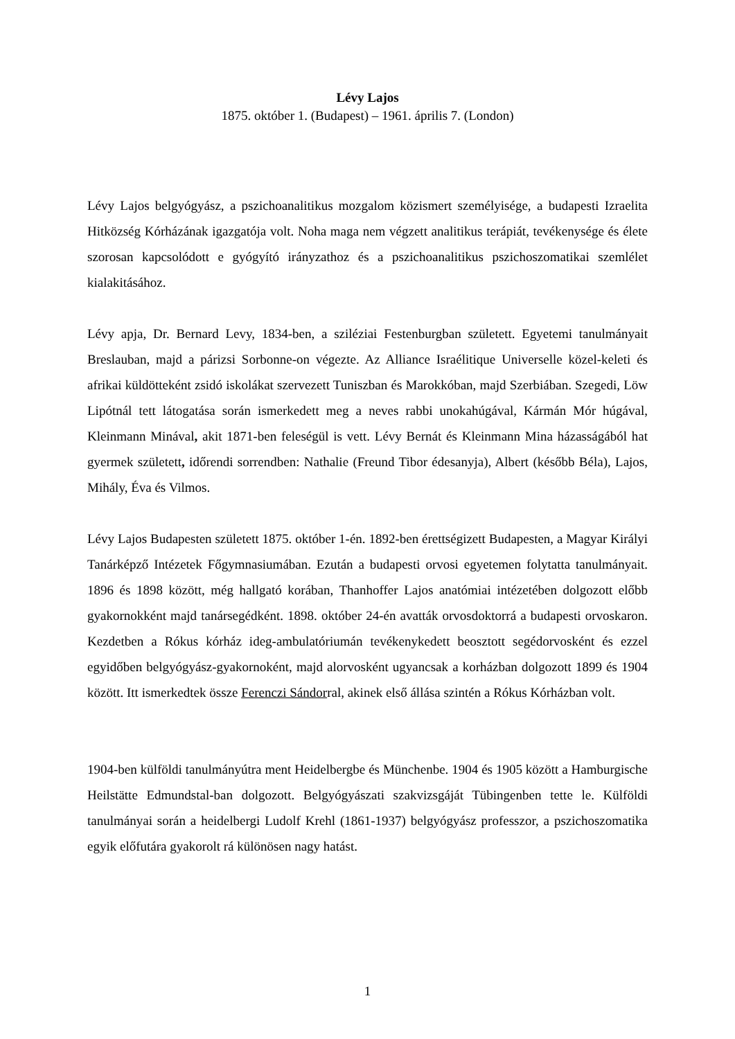Lévy Lajos
1875. október 1. (Budapest) – 1961. április 7. (London)
Lévy Lajos belgyógyász, a pszichoanalitikus mozgalom közismert személyisége, a budapesti Izraelita Hitközség Kórházának igazgatója volt. Noha maga nem végzett analitikus terápiát, tevékenysége és élete szorosan kapcsolódott e gyógyító irányzathoz és a pszichoanalitikus pszichoszomatikai szemlélet kialakitásához.
Lévy apja, Dr. Bernard Levy, 1834-ben, a sziléziai Festenburgban született. Egyetemi tanulmányait Breslauban, majd a párizsi Sorbonne-on végezte. Az Alliance Israélitique Universelle közel-keleti és afrikai küldötteként zsidó iskolákat szervezett Tuniszban és Marokkóban, majd Szerbiában. Szegedi, Löw Lipótnál tett látogatása során ismerkedett meg a neves rabbi unokahúgával, Kármán Mór húgával, Kleinmann Minával, akit 1871-ben feleségül is vett. Lévy Bernát és Kleinmann Mina házasságából hat gyermek született, időrendi sorrendben: Nathalie (Freund Tibor édesanyja), Albert (később Béla), Lajos, Mihály, Éva és Vilmos.
Lévy Lajos Budapesten született 1875. október 1-én. 1892-ben érettségizett Budapesten, a Magyar Királyi Tanárképző Intézetek Főgymnasiumában. Ezután a budapesti orvosi egyetemen folytatta tanulmányait. 1896 és 1898 között, még hallgató korában, Thanhoffer Lajos anatómiai intézetében dolgozott előbb gyakornokként majd tanársegédként. 1898. október 24-én avatták orvosdoktorrá a budapesti orvoskaron. Kezdetben a Rókus kórház ideg-ambulatóriumán tevékenykedett beosztott segédorvosként és ezzel egyidőben belgyógyász-gyakornoként, majd alorvosként ugyancsak a korházban dolgozott 1899 és 1904 között. Itt ismerkedtek össze Ferenczi Sándorral, akinek első állása szintén a Rókus Kórházban volt.
1904-ben külföldi tanulmányútra ment Heidelbergbe és Münchenbe. 1904 és 1905 között a Hamburgische Heilstätte Edmundstal-ban dolgozott. Belgyógyászati szakvizsgáját Tübingenben tette le. Külföldi tanulmányai során a heidelbergi Ludolf Krehl (1861-1937) belgyógyász professzor, a pszichoszomatika egyik előfutára gyakorolt rá különösen nagy hatást.
1